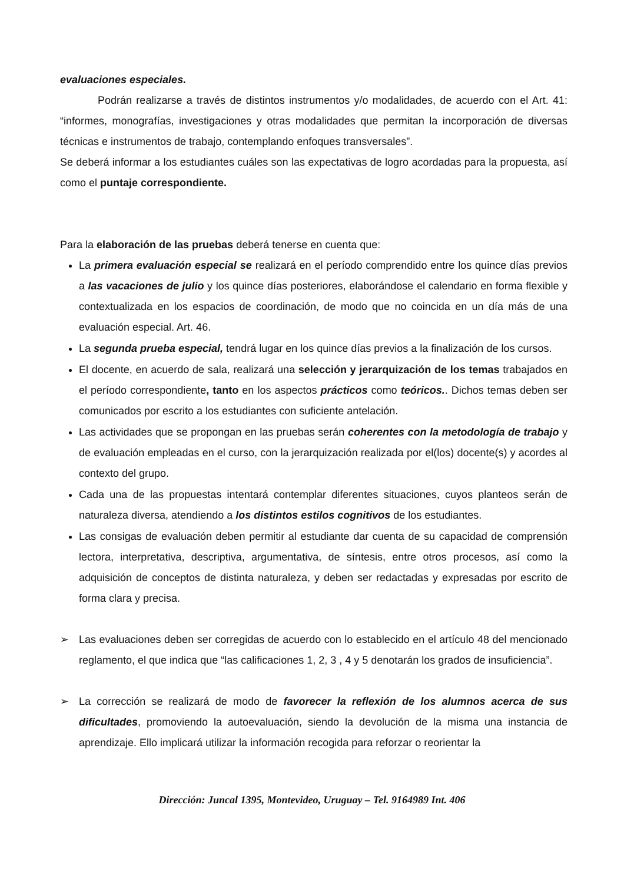evaluaciones especiales.
Podrán realizarse a través de distintos instrumentos y/o modalidades, de acuerdo con el Art. 41: “informes, monografías, investigaciones y otras modalidades que permitan la incorporación de diversas técnicas e instrumentos de trabajo, contemplando enfoques transversales”.
Se deberá informar a los estudiantes cuáles son las expectativas de logro acordadas para la propuesta, así como el puntaje correspondiente.
Para la elaboración de las pruebas deberá tenerse en cuenta que:
La primera evaluación especial se realizará en el período comprendido entre los quince días previos a las vacaciones de julio y los quince días posteriores, elaborándose el calendario en forma flexible y contextualizada en los espacios de coordinación, de modo que no coincida en un día más de una evaluación especial. Art. 46.
La segunda prueba especial, tendrá lugar en los quince días previos a la finalización de los cursos.
El docente, en acuerdo de sala, realizará una selección y jerarquización de los temas trabajados en el período correspondiente, tanto en los aspectos prácticos como teóricos.. Dichos temas deben ser comunicados por escrito a los estudiantes con suficiente antelación.
Las actividades que se propongan en las pruebas serán coherentes con la metodología de trabajo y de evaluación empleadas en el curso, con la jerarquización realizada por el(los) docente(s) y acordes al contexto del grupo.
Cada una de las propuestas intentará contemplar diferentes situaciones, cuyos planteos serán de naturaleza diversa, atendiendo a los distintos estilos cognitivos de los estudiantes.
Las consigas de evaluación deben permitir al estudiante dar cuenta de su capacidad de comprensión lectora, interpretativa, descriptiva, argumentativa, de síntesis, entre otros procesos, así como la adquisición de conceptos de distinta naturaleza, y deben ser redactadas y expresadas por escrito de forma clara y precisa.
➢ Las evaluaciones deben ser corregidas de acuerdo con lo establecido en el artículo 48 del mencionado reglamento, el que indica que “las calificaciones 1, 2, 3 , 4 y 5 denotarán los grados de insuficiencia”.
➢ La corrección se realizará de modo de favorecer la reflexión de los alumnos acerca de sus dificultades, promoviendo la autoevaluación, siendo la devolución de la misma una instancia de aprendizaje. Ello implicará utilizar la información recogida para reforzar o reorientar la
Dirección: Juncal 1395, Montevideo, Uruguay – Tel. 9164989 Int. 406